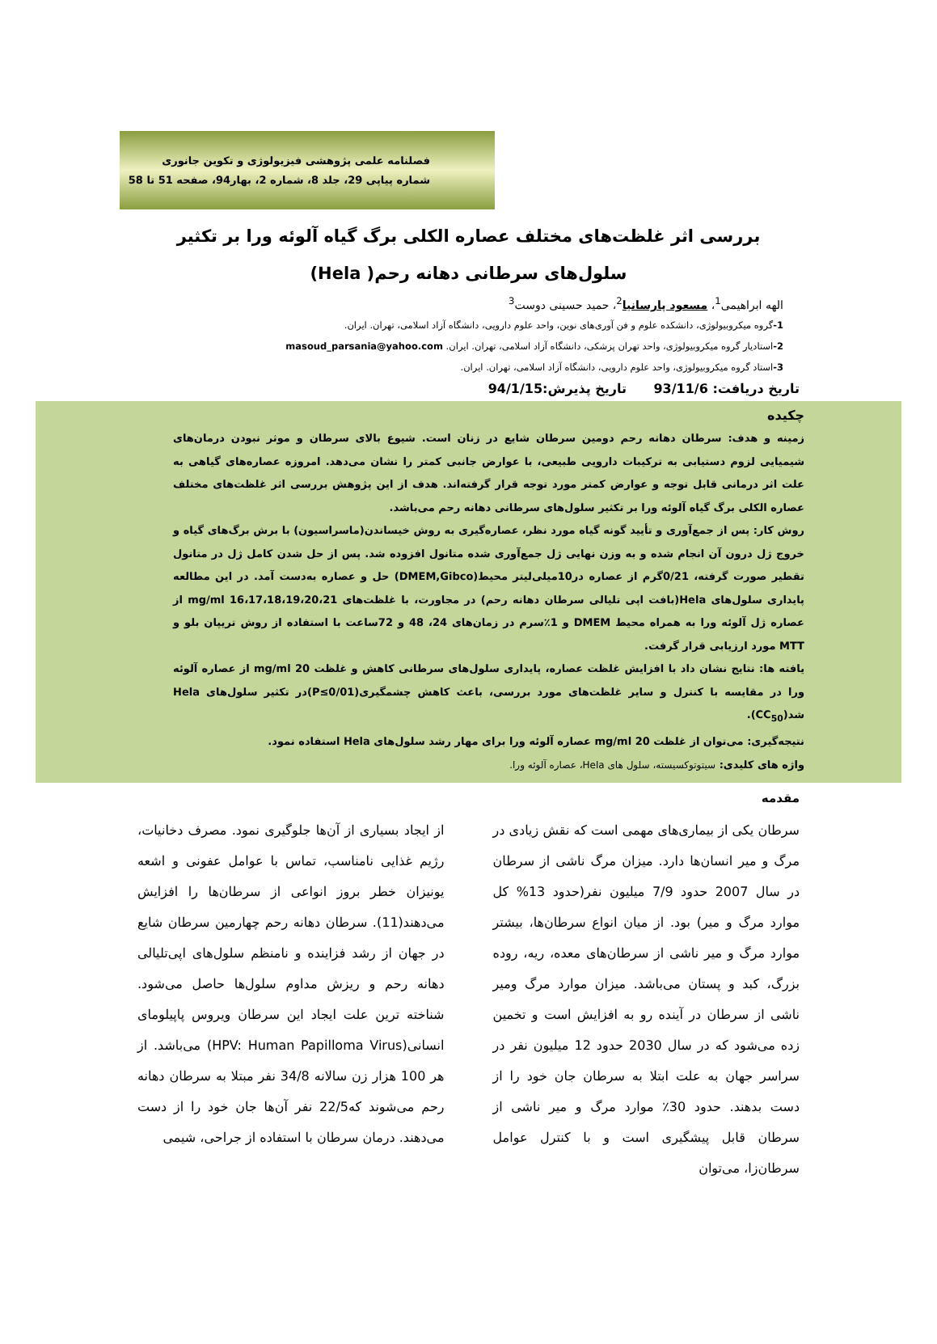فصلنامه علمی پژوهشی فیزیولوژی و تکوین جانوری
شماره پیاپی 29، جلد 8، شماره 2، بهار94، صفحه 51 تا 58
بررسی اثر غلظت‌های مختلف عصاره الکلی برگ گیاه آلوئه ورا بر تکثیر سلول‌های سرطانی دهانه رحم( Hela)
الهه ابراهیمی<sup>1</sup>، مسعود پارسانیا<sup>2</sup>، حمید حسینی دوست<sup>3</sup>
1-گروه میکروبیولوژی، دانشکده علوم و فن آوری‌های نوین، واحد علوم دارویی، دانشگاه آزاد اسلامی، تهران. ایران.
2-استادیار گروه میکروبیولوژی، واحد تهران پزشکی، دانشگاه آزاد اسلامی، تهران. ایران. masoud_parsania@yahoo.com
3-استاد گروه میکروبیولوژی، واحد علوم دارویی، دانشگاه آزاد اسلامی، تهران. ایران.
تاریخ دریافت: 93/11/6 تاریخ پذیرش:94/1/15
چکیده
زمینه و هدف: سرطان دهانه رحم دومین سرطان شایع در زنان است. شیوع بالای سرطان و موثر نبودن درمان‌های شیمیایی لزوم دستیابی به ترکیبات دارویی طبیعی، با عوارض جانبی کمتر را نشان می‌دهد. امروزه عصاره‌های گیاهی به علت اثر درمانی قابل توجه و عوارض کمتر مورد توجه قرار گرفته‌اند. هدف از این پژوهش بررسی اثر غلظت‌های مختلف عصاره الکلی برگ گیاه آلوئه ورا بر تکثیر سلول‌های سرطانی دهانه رحم می‌باشد.
روش کار: پس از جمع‌آوری و تأیید گونه گیاه مورد نظر، عصاره‌گیری به روش خیساندن(ماسراسیون) با برش برگ‌های گیاه و خروج ژل درون آن انجام شده و به وزن نهایی ژل جمع‌آوری شده متانول افزوده شد. پس از حل شدن کامل ژل در متانول تقطیر صورت گرفته، 0/21گرم از عصاره در10میلی‌لیتر محیط(DMEM,Gibco) حل و عصاره به‌دست آمد. در این مطالعه پایداری سلول‌های Hela(بافت اپی تلیالی سرطان دهانه رحم) در مجاورت، با غلظت‌های 16،17،18،19،20،21 mg/ml از عصاره ژل آلوئه ورا به همراه محیط DMEM و 1٪سرم در زمان‌های 24، 48 و 72ساعت با استفاده از روش تریپان بلو و MTT مورد ارزیابی قرار گرفت.
یافته ها: نتایج نشان داد با افزایش غلظت عصاره، پایداری سلول‌های سرطانی کاهش و غلظت 20 mg/ml از عصاره آلوئه ورا در مقایسه با کنترل و سایر غلظت‌های مورد بررسی، باعث کاهش چشمگیری(P≤0/01)در تکثیر سلول‌های Hela شد(CC<sub>50</sub>).
نتیجه‌گیری: می‌توان از غلظت 20 mg/ml عصاره آلوئه ورا برای مهار رشد سلول‌های Hela استفاده نمود.
واژه های کلیدی: سیتوتوکسیسته، سلول های Hela، عصاره آلوئه ورا.
مقدمه
سرطان یکی از بیماری‌های مهمی است که نقش زیادی در مرگ و میر انسان‌ها دارد. میزان مرگ ناشی از سرطان در سال 2007 حدود 7/9 میلیون نفر(حدود 13% کل موارد مرگ و میر) بود. از میان انواع سرطان‌ها، بیشتر موارد مرگ و میر ناشی از سرطان‌های معده، ریه، روده بزرگ، کبد و پستان می‌باشد. میزان موارد مرگ ومیر ناشی از سرطان در آینده رو به افزایش است و تخمین زده می‌شود که در سال 2030 حدود 12 میلیون نفر در سراسر جهان به علت ابتلا به سرطان جان خود را از دست بدهند. حدود 30٪ موارد مرگ و میر ناشی از سرطان قابل پیشگیری است و با کنترل عوامل سرطان‌زا، می‌توان
از ایجاد بسیاری از آن‌ها جلوگیری نمود. مصرف دخانیات، رژیم غذایی نامناسب، تماس با عوامل عفونی و اشعه یونیزان خطر بروز انواعی از سرطان‌ها را افزایش می‌دهند(11). سرطان دهانه رحم چهارمین سرطان شایع در جهان از رشد فزاینده و نامنظم سلول‌های اپی‌تلیالی دهانه رحم و ریزش مداوم سلول‌ها حاصل می‌شود. شناخته ترین علت ایجاد این سرطان ویروس پاپیلومای انسانی(HPV: Human Papilloma Virus) می‌باشد. از هر 100 هزار زن سالانه 34/8 نفر مبتلا به سرطان دهانه رحم می‌شوند که22/5 نفر آن‌ها جان خود را از دست می‌دهند. درمان سرطان با استفاده از جراحی، شیمی